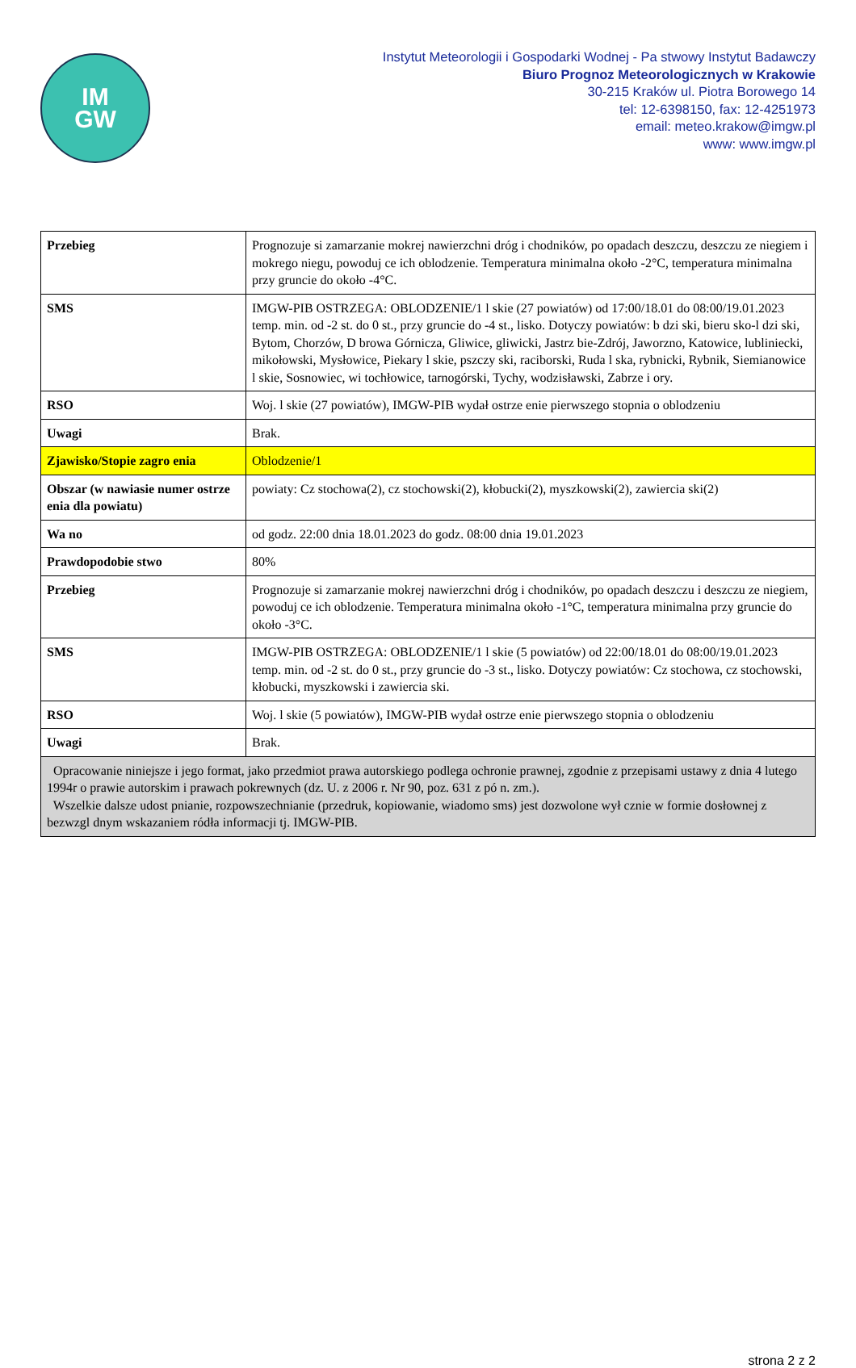IM
GW
Instytut Meteorologii i Gospodarki Wodnej - Pa stwowy Instytut Badawczy
Biuro Prognoz Meteorologicznych w Krakowie
30-215 Kraków ul. Piotra Borowego 14
tel: 12-6398150, fax: 12-4251973
email: meteo.krakow@imgw.pl
www: www.imgw.pl
| Przebieg | Prognozuje si zamarzanie mokrej nawierzchni dróg i chodników, po opadach deszczu, deszczu ze niegiem i mokrego niegu, powoduj ce ich oblodzenie. Temperatura minimalna około -2°C, temperatura minimalna przy gruncie do około -4°C. |
| SMS | IMGW-PIB OSTRZEGA: OBLODZENIE/1 l skie (27 powiatów) od 17:00/18.01 do 08:00/19.01.2023 temp. min. od -2 st. do 0 st., przy gruncie do -4 st., lisko. Dotyczy powiatów: b dzi ski, bieru sko-l dzi ski, Bytom, Chorzów, D browa Górnicza, Gliwice, gliwicki, Jastrz bie-Zdrój, Jaworzno, Katowice, lubliniecki, mikołowski, Mysłowice, Piekary l skie, pszczy ski, raciborski, Ruda l ska, rybnicki, Rybnik, Siemianowice l skie, Sosnowiec, wi tochłowice, tarnogórski, Tychy, wodzisławski, Zabrze i ory. |
| RSO | Woj. l skie (27 powiatów), IMGW-PIB wydał ostrze enie pierwszego stopnia o oblodzeniu |
| Uwagi | Brak. |
| Zjawisko/Stopie zagro enia | Oblodzenie/1 |
| Obszar (w nawiasie numer ostrze enia dla powiatu) | powiaty: Cz stochowa(2), cz stochowski(2), kłobucki(2), myszkowski(2), zawiercia ski(2) |
| Wa no | od godz. 22:00 dnia 18.01.2023 do godz. 08:00 dnia 19.01.2023 |
| Prawdopodobie stwo | 80% |
| Przebieg | Prognozuje si zamarzanie mokrej nawierzchni dróg i chodników, po opadach deszczu i deszczu ze niegiem, powoduj ce ich oblodzenie. Temperatura minimalna około -1°C, temperatura minimalna przy gruncie do około -3°C. |
| SMS | IMGW-PIB OSTRZEGA: OBLODZENIE/1 l skie (5 powiatów) od 22:00/18.01 do 08:00/19.01.2023 temp. min. od -2 st. do 0 st., przy gruncie do -3 st., lisko. Dotyczy powiatów: Cz stochowa, cz stochowski, kłobucki, myszkowski i zawiercia ski. |
| RSO | Woj. l skie (5 powiatów), IMGW-PIB wydał ostrze enie pierwszego stopnia o oblodzeniu |
| Uwagi | Brak. |
| Opracowanie niniejsze i jego format, jako przedmiot prawa autorskiego podlega ochronie prawnej, zgodnie z przepisami ustawy z dnia 4 lutego 1994r o prawie autorskim i prawach pokrewnych (dz. U. z 2006 r. Nr 90, poz. 631 z pó n. zm.). Wszelkie dalsze udost pnianie, rozpowszechnianie (przedruk, kopiowanie, wiadomo sms) jest dozwolone wył cznie w formie dosłownej z bezwzgl dnym wskazaniem ródła informacji tj. IMGW-PIB. | |
strona 2 z 2